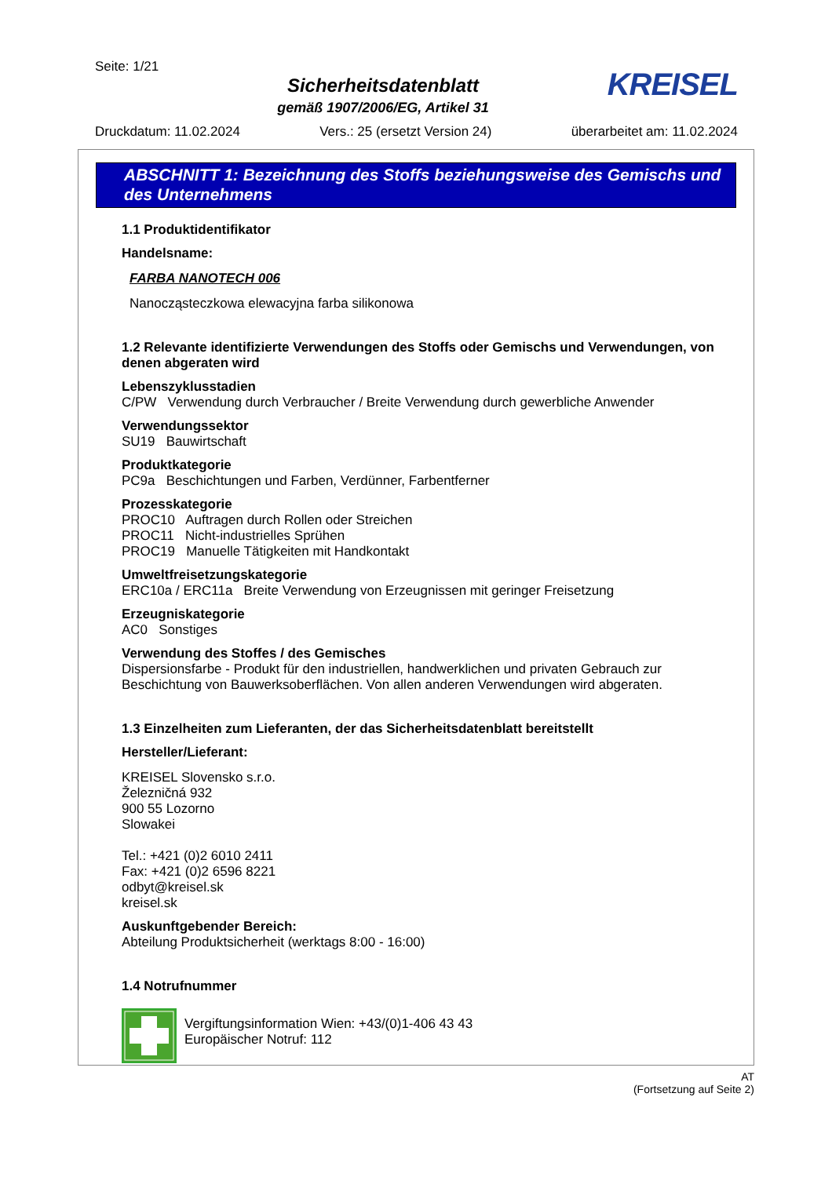Seite: 1/21
Sicherheitsdatenblatt
gemäß 1907/2006/EG, Artikel 31
KREISEL
Druckdatum: 11.02.2024 Vers.: 25 (ersetzt Version 24) überarbeitet am: 11.02.2024
ABSCHNITT 1: Bezeichnung des Stoffs beziehungsweise des Gemischs und des Unternehmens
1.1 Produktidentifikator
Handelsname:
FARBA NANOTECH 006
Nanocząsteczkowa elewacyjna farba silikonowa
1.2 Relevante identifizierte Verwendungen des Stoffs oder Gemischs und Verwendungen, von denen abgeraten wird
Lebenszyklusstadien
C/PW Verwendung durch Verbraucher / Breite Verwendung durch gewerbliche Anwender
Verwendungssektor
SU19 Bauwirtschaft
Produktkategorie
PC9a Beschichtungen und Farben, Verdünner, Farbentferner
Prozesskategorie
PROC10 Auftragen durch Rollen oder Streichen
PROC11 Nicht-industrielles Sprühen
PROC19 Manuelle Tätigkeiten mit Handkontakt
Umweltfreisetzungskategorie
ERC10a / ERC11a Breite Verwendung von Erzeugnissen mit geringer Freisetzung
Erzeugniskategorie
AC0 Sonstiges
Verwendung des Stoffes / des Gemisches
Dispersionsfarbe - Produkt für den industriellen, handwerklichen und privaten Gebrauch zur Beschichtung von Bauwerksoberflächen. Von allen anderen Verwendungen wird abgeraten.
1.3 Einzelheiten zum Lieferanten, der das Sicherheitsdatenblatt bereitstellt
Hersteller/Lieferant:
KREISEL Slovensko s.r.o.
Železničná 932
900 55 Lozorno
Slowakei
Tel.: +421 (0)2 6010 2411
Fax: +421 (0)2 6596 8221
odbyt@kreisel.sk
kreisel.sk
Auskunftgebender Bereich:
Abteilung Produktsicherheit (werktags 8:00 - 16:00)
1.4 Notrufnummer
Vergiftungsinformation Wien: +43/(0)1-406 43 43
Europäischer Notruf: 112
AT
(Fortsetzung auf Seite 2)